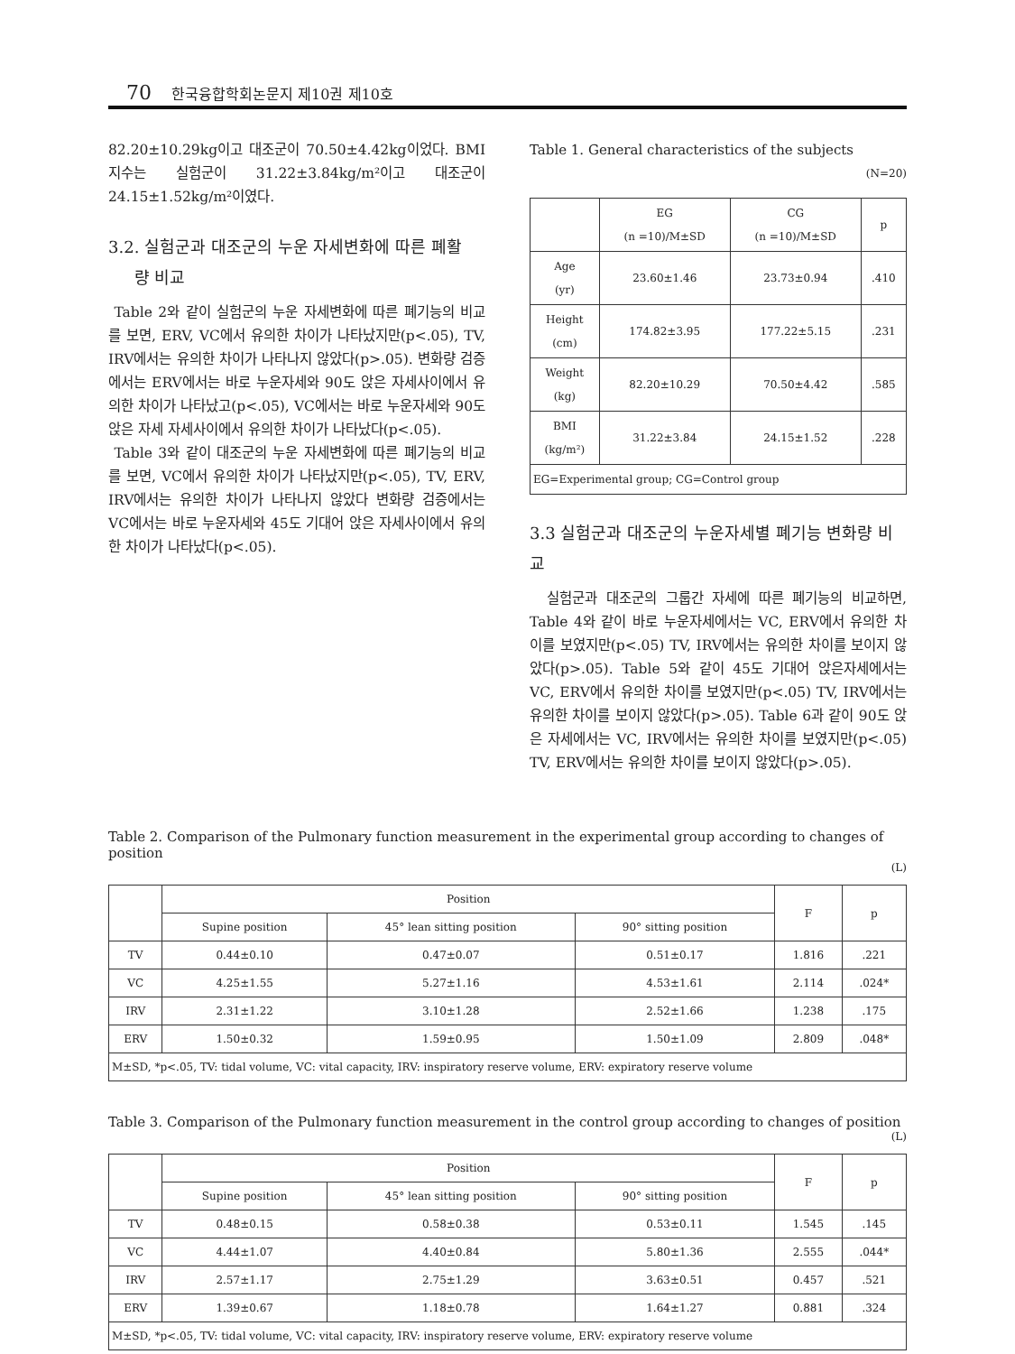70 한국융합학회논문지 제10권 제10호
82.20±10.29kg이고 대조군이 70.50±4.42kg이었다. BMI지수는 실험군이 31.22±3.84kg/m²이고 대조군이 24.15±1.52kg/m²이였다.
3.2. 실험군과 대조군의 누운 자세변화에 따른 폐활
량 비교
Table 2와 같이 실험군의 누운 자세변화에 따른 폐기능의 비교를 보면, ERV, VC에서 유의한 차이가 나타났지만(p<.05), TV, IRV에서는 유의한 차이가 나타나지 않았다(p>.05). 변화량 검증에서는 ERV에서는 바로 누운자세와 90도 앉은 자세사이에서 유의한 차이가 나타났고(p<.05), VC에서는 바로 누운자세와 90도 앉은 자세 자세사이에서 유의한 차이가 나타났다(p<.05).
Table 3와 같이 대조군의 누운 자세변화에 따른 폐기능의 비교를 보면, VC에서 유의한 차이가 나타났지만(p<.05), TV, ERV, IRV에서는 유의한 차이가 나타나지 않았다 변화량 검증에서는 VC에서는 바로 누운자세와 45도 기대어 앉은 자세사이에서 유의한 차이가 나타났다(p<.05).
Table 1. General characteristics of the subjects
(N=20)
| | EG (n =10)/M±SD | CG (n =10)/M±SD | p |
| --- | --- | --- | --- |
| Age (yr) | 23.60±1.46 | 23.73±0.94 | .410 |
| Height (cm) | 174.82±3.95 | 177.22±5.15 | .231 |
| Weight (kg) | 82.20±10.29 | 70.50±4.42 | .585 |
| BMI (kg/m²) | 31.22±3.84 | 24.15±1.52 | .228 |
| EG=Experimental group; CG=Control group | | | |
3.3 실험군과 대조군의 누운자세별 폐기능 변화량 비교
실험군과 대조군의 그룹간 자세에 따른 폐기능의 비교하면, Table 4와 같이 바로 누운자세에서는 VC, ERV에서 유의한 차이를 보였지만(p<.05) TV, IRV에서는 유의한 차이를 보이지 않았다(p>.05). Table 5와 같이 45도 기대어 앉은자세에서는 VC, ERV에서 유의한 차이를 보였지만(p<.05) TV, IRV에서는 유의한 차이를 보이지 않았다(p>.05). Table 6과 같이 90도 앉은 자세에서는 VC, IRV에서는 유의한 차이를 보였지만(p<.05) TV, ERV에서는 유의한 차이를 보이지 않았다(p>.05).
Table 2. Comparison of the Pulmonary function measurement in the experimental group according to changes of position
(L)
| | Position | | | F | p |
| --- | --- | --- | --- | --- | --- |
| | Supine position | 45° lean sitting position | 90° sitting position | | |
| TV | 0.44±0.10 | 0.47±0.07 | 0.51±0.17 | 1.816 | .221 |
| VC | 4.25±1.55 | 5.27±1.16 | 4.53±1.61 | 2.114 | .024* |
| IRV | 2.31±1.22 | 3.10±1.28 | 2.52±1.66 | 1.238 | .175 |
| ERV | 1.50±0.32 | 1.59±0.95 | 1.50±1.09 | 2.809 | .048* |
| M±SD, *p<.05, TV: tidal volume, VC: vital capacity, IRV: inspiratory reserve volume, ERV: expiratory reserve volume | | | | | |
Table 3. Comparison of the Pulmonary function measurement in the control group according to changes of position
(L)
| | Position | | | F | p |
| --- | --- | --- | --- | --- | --- |
| | Supine position | 45° lean sitting position | 90° sitting position | | |
| TV | 0.48±0.15 | 0.58±0.38 | 0.53±0.11 | 1.545 | .145 |
| VC | 4.44±1.07 | 4.40±0.84 | 5.80±1.36 | 2.555 | .044* |
| IRV | 2.57±1.17 | 2.75±1.29 | 3.63±0.51 | 0.457 | .521 |
| ERV | 1.39±0.67 | 1.18±0.78 | 1.64±1.27 | 0.881 | .324 |
| M±SD, *p<.05, TV: tidal volume, VC: vital capacity, IRV: inspiratory reserve volume, ERV: expiratory reserve volume | | | | | |